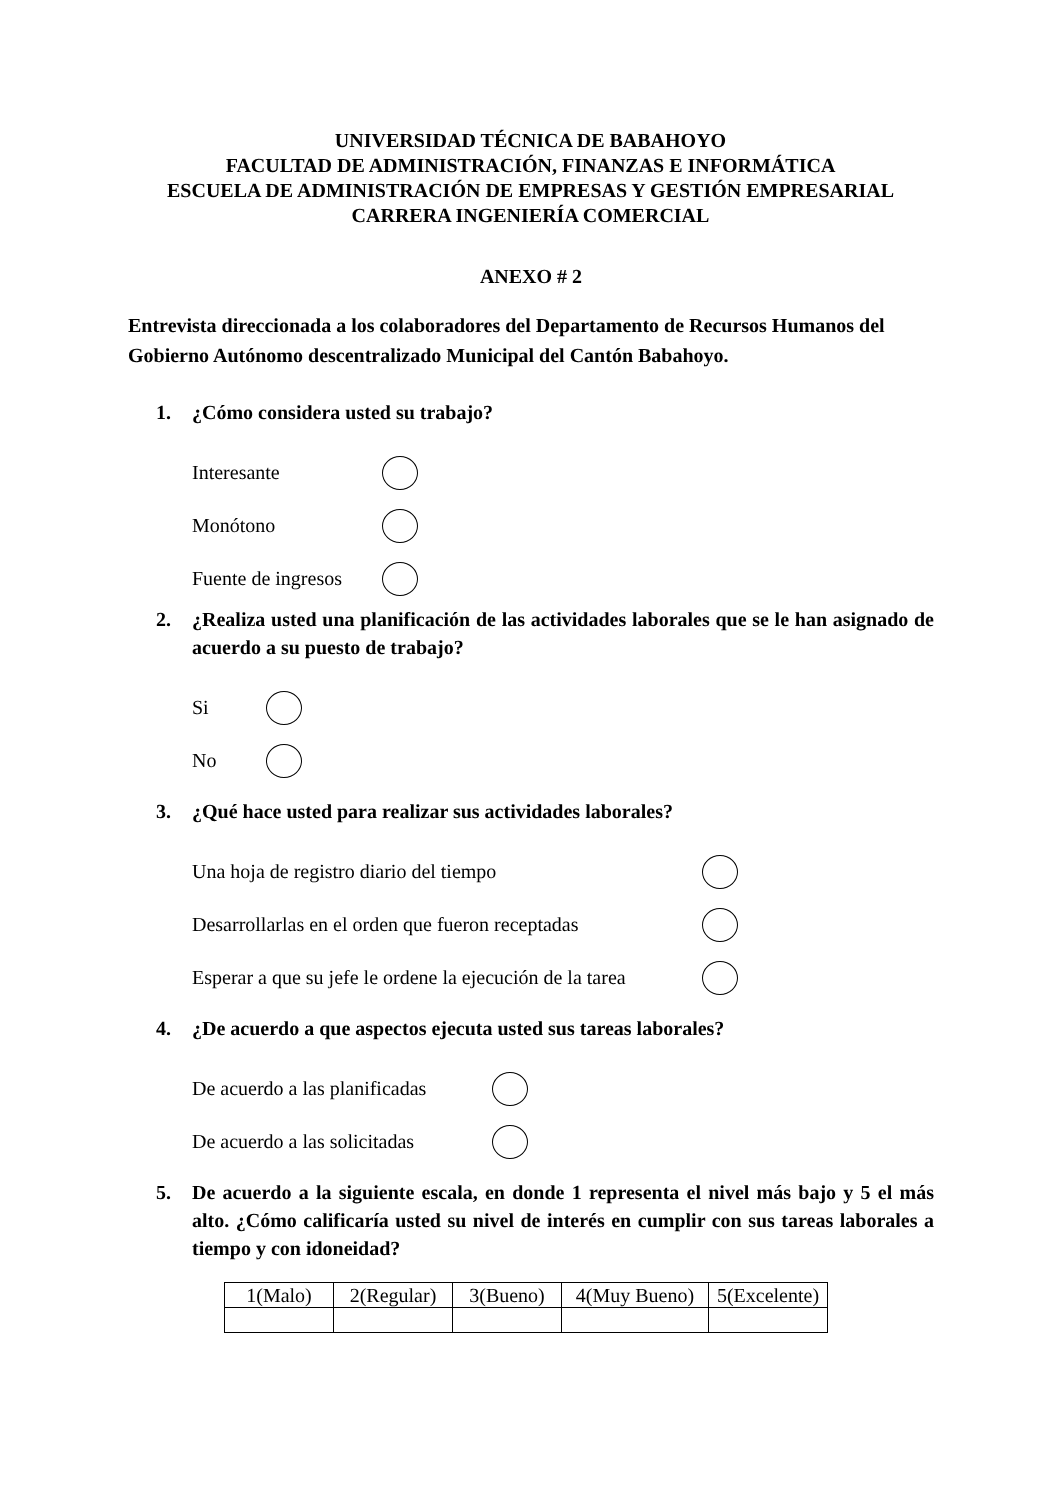UNIVERSIDAD TÉCNICA DE BABAHOYO
FACULTAD DE ADMINISTRACIÓN, FINANZAS E INFORMÁTICA
ESCUELA DE ADMINISTRACIÓN DE EMPRESAS Y GESTIÓN EMPRESARIAL
CARRERA INGENIERÍA COMERCIAL
ANEXO # 2
Entrevista direccionada a los colaboradores del Departamento de Recursos Humanos del Gobierno Autónomo descentralizado Municipal del Cantón Babahoyo.
1. ¿Cómo considera usted su trabajo?
Interesante
Monótono
Fuente de ingresos
2. ¿Realiza usted una planificación de las actividades laborales que se le han asignado de acuerdo a su puesto de trabajo?
Si
No
3. ¿Qué hace usted para realizar sus actividades laborales?
Una hoja de registro diario del tiempo
Desarrollarlas en el orden que fueron receptadas
Esperar a que su jefe le ordene la ejecución de la tarea
4. ¿De acuerdo a que aspectos ejecuta usted sus tareas laborales?
De acuerdo a las planificadas
De acuerdo a las solicitadas
5. De acuerdo a la siguiente escala, en donde 1 representa el nivel más bajo y 5 el más alto. ¿Cómo calificaría usted su nivel de interés en cumplir con sus tareas laborales a tiempo y con idoneidad?
| 1(Malo) | 2(Regular) | 3(Bueno) | 4(Muy Bueno) | 5(Excelente) |